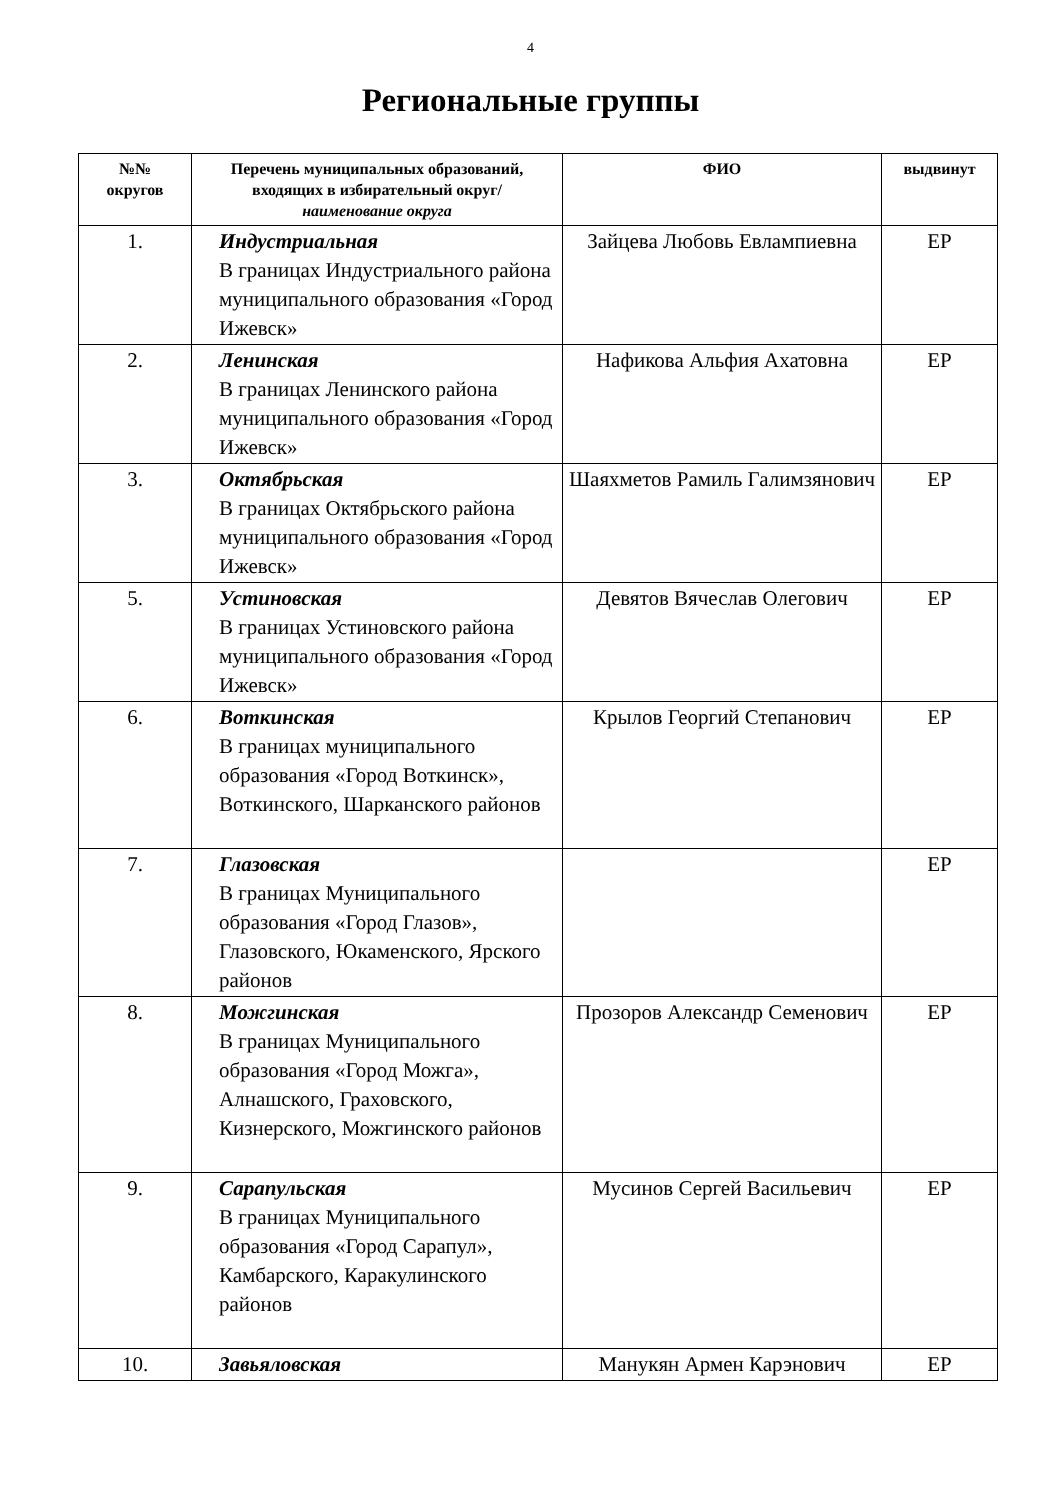4
Региональные группы
| №№ округов | Перечень муниципальных образований, входящих в избирательный округ/ наименование округа | ФИО | выдвинут |
| --- | --- | --- | --- |
| 1. | Индустриальная В границах Индустриального района муниципального образования «Город Ижевск» | Зайцева Любовь Евлампиевна | ЕР |
| 2. | Ленинская В границах Ленинского района муниципального образования «Город Ижевск» | Нафикова Альфия Ахатовна | ЕР |
| 3. | Октябрьская В границах Октябрьского района муниципального образования «Город Ижевск» | Шаяхметов Рамиль Галимзянович | ЕР |
| 5. | Устиновская В границах Устиновского района муниципального образования «Город Ижевск» | Девятов Вячеслав Олегович | ЕР |
| 6. | Воткинская В границах муниципального образования «Город Воткинск», Воткинского, Шарканского районов | Крылов Георгий Степанович | ЕР |
| 7. | Глазовская В границах Муниципального образования «Город Глазов», Глазовского, Юкаменского, Ярского районов | | ЕР |
| 8. | Можгинская В границах Муниципального образования «Город Можга», Алнашского, Граховского, Кизнерского, Можгинского районов | Прозоров Александр Семенович | ЕР |
| 9. | Сарапульская В границах Муниципального образования «Город Сарапул», Камбарского, Каракулинского районов | Мусинов Сергей Васильевич | ЕР |
| 10. | Завьяловская | Манукян Армен Карэнович | ЕР |